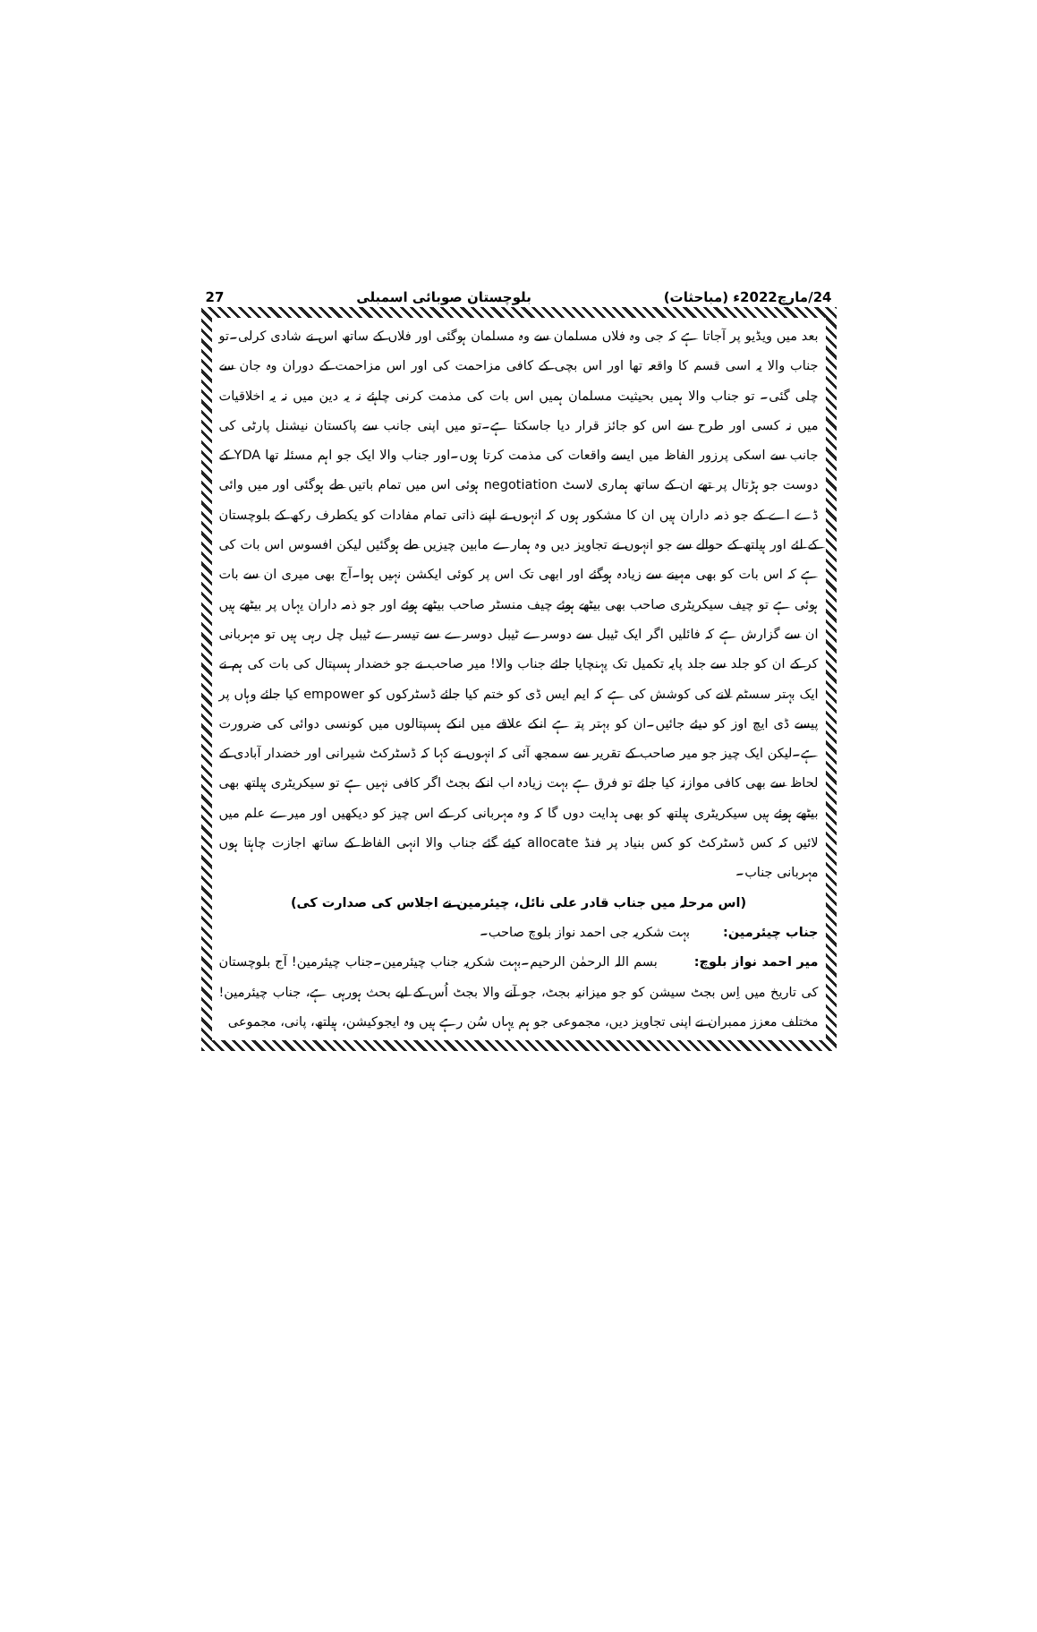24/مارچ2022ء (مباحثات) بلوچستان صوبائی اسمبلی 27
بعد میں ویڈیو پر آجاتا ہے کہ جی وہ فلاں مسلمان سے وہ مسلمان ہوگئی اور فلاں کے ساتھ اس نے شادی کرلی۔تو جناب والا یہ اسی قسم کا واقعہ تھا اور اس بچی کے کافی مزاحمت کی اور اس مزاحمت کے دوران وہ جان سے چلی گئی۔ تو جناب والا ہمیں بحیثیت مسلمان ہمیں اس بات کی مذمت کرنی چاہئے نہ یہ دین میں نہ یہ اخلاقیات میں نہ کسی اور طرح سے اس کو جائز قرار دیا جاسکتا ہے۔تو میں اپنی جانب سے پاکستان نیشنل پارٹی کی جانب سے اسکی پرزور الفاظ میں ایسے واقعات کی مذمت کرتا ہوں۔اور جناب والا ایک جو اہم مسئلہ تھا YDA کے دوست جو ہڑتال پر تھے ان کے ساتھ ہماری لاسٹ negotiation ہوئی اس میں تمام باتیں طے ہوگئی اور میں وائی ڈے اے کے جو ذمہ داران ہیں ان کا مشکور ہوں کہ انہوں نے اپنے ذاتی تمام مفادات کو یکطرف رکھ کے بلوچستان کے لئے اور ہیلتھ کے حوالے سے جو انہوں نے تجاویز دیں وہ ہمارے مابین چیزیں طے ہوگئیں لیکن افسوس اس بات کی ہے کہ اس بات کو بھی مہینے سے زیادہ ہوگئے اور ابھی تک اس پر کوئی ایکشن نہیں ہوا۔آج بھی میری ان سے بات ہوئی ہے تو چیف سیکریٹری صاحب بھی بیٹھے ہوئے چیف منسٹر صاحب بیٹھے ہوئے اور جو ذمہ داران یہاں پر بیٹھے ہیں ان سے گزارش ہے کہ فائلیں اگر ایک ٹیبل سے دوسرے ٹیبل دوسرے سے تیسرے ٹیبل چل رہی ہیں تو مہربانی کر کے ان کو جلد سے جلد پایہ تکمیل تک پہنچایا جائے جناب والا! میر صاحب نے جو خضدار ہسپتال کی بات کی ہم نے ایک بہتر سسٹم لانے کی کوشش کی ہے کہ ایم ایس ڈی کو ختم کیا جائے ڈسٹرکوں کو empower کیا جائے وہاں پر پیسے ڈی ایچ اوز کو دیئے جائیں۔ان کو بہتر پتہ ہے انکے علاقے میں انکے ہسپتالوں میں کونسی دوائی کی ضرورت ہے۔لیکن ایک چیز جو میر صاحب کے تقریر سے سمجھ آئی کہ انہوں نے کہا کہ ڈسٹرکٹ شیرانی اور خضدار آبادی کے لحاظ سے بھی کافی موازنہ کیا جائے تو فرق ہے بہت زیادہ اب انکے بجٹ اگر کافی نہیں ہے تو سیکریٹری ہیلتھ بھی بیٹھے ہوئے ہیں سیکریٹری ہیلتھ کو بھی ہدایت دوں گا کہ وہ مہربانی کر کے اس چیز کو دیکھیں اور میرے علم میں لائیں کہ کس ڈسٹرکٹ کو کس بنیاد پر فنڈ allocate کیئے گئے جناب والا انہی الفاظ کے ساتھ اجازت چاہتا ہوں مہربانی جناب۔
(اس مرحلہ میں جناب قادر علی نائل، چیئرمین نے اجلاس کی صدارت کی)
جناب چیئرمین: بہت شکریہ جی احمد نواز بلوچ صاحب۔
میر احمد نواز بلوچ: بسم اللہ الرحمٰن الرحیم۔بہت شکریہ جناب چیئرمین۔جناب چیئرمین! آج بلوچستان کی تاریخ میں اِس بجٹ سیشن کو جو میزانیہ بجٹ، جو آنے والا بجٹ اُس کے لیے بحث ہورہی ہے، جناب چیئرمین! مختلف معزز ممبران نے اپنی تجاویز دیں، مجموعی جو ہم یہاں سُن رہے ہیں وہ ایجوکیشن، ہیلتھ، پانی، مجموعی